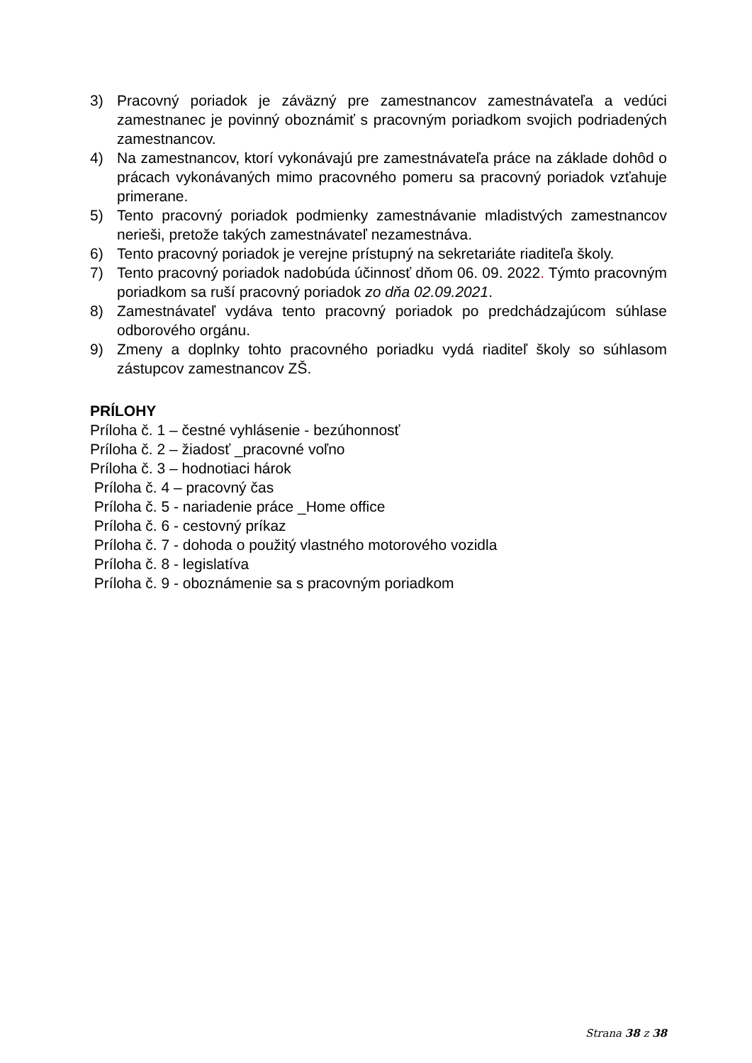3) Pracovný poriadok je záväzný pre zamestnancov zamestnávateľa a vedúci zamestnanec je povinný oboznámiť s pracovným poriadkom svojich podriadených zamestnancov.
4) Na zamestnancov, ktorí vykonávajú pre zamestnávateľa práce na základe dohôd o prácach vykonávaných mimo pracovného pomeru sa pracovný poriadok vzťahuje primerane.
5) Tento pracovný poriadok podmienky zamestnávanie mladistvých zamestnancov nerieši, pretože takých zamestnávateľ nezamestnáva.
6) Tento pracovný poriadok je verejne prístupný na sekretariáte riaditeľa školy.
7) Tento pracovný poriadok nadobúda účinnosť dňom 06. 09. 2022. Týmto pracovným poriadkom sa ruší pracovný poriadok zo dňa 02.09.2021.
8) Zamestnávateľ vydáva tento pracovný poriadok po predchádzajúcom súhlase odborového orgánu.
9) Zmeny a doplnky tohto pracovného poriadku vydá riaditeľ školy so súhlasom zástupcov zamestnancov ZŠ.
PRÍLOHY
Príloha č. 1 – čestné vyhlásenie - bezúhonnosť
Príloha č. 2 – žiadosť _pracovné voľno
Príloha č. 3 – hodnotiaci hárok
Príloha č. 4 – pracovný čas
Príloha č. 5 - nariadenie práce _Home office
Príloha č. 6 - cestovný príkaz
Príloha č. 7 - dohoda o použitý vlastného motorového vozidla
Príloha č. 8 - legislatíva
Príloha č. 9 - oboznámenie sa s pracovným poriadkom
Strana 38 z 38